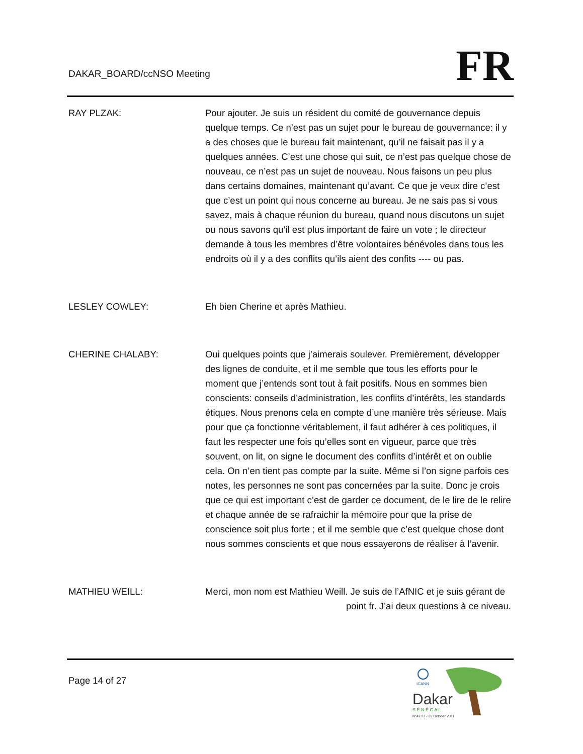DAKAR_BOARD/ccNSO Meeting FR
RAY PLZAK: Pour ajouter. Je suis un résident du comité de gouvernance depuis quelque temps. Ce n’est pas un sujet pour le bureau de gouvernance: il y a des choses que le bureau fait maintenant, qu’il ne faisait pas il y a quelques années. C’est une chose qui suit, ce n’est pas quelque chose de nouveau, ce n’est pas un sujet de nouveau. Nous faisons un peu plus dans certains domaines, maintenant qu’avant. Ce que je veux dire c’est que c’est un point qui nous concerne au bureau. Je ne sais pas si vous savez, mais à chaque réunion du bureau, quand nous discutons un sujet ou nous savons qu’il est plus important de faire un vote ; le directeur demande à tous les membres d’être volontaires bénévoles dans tous les endroits où il y a des conflits qu’ils aient des confits ---- ou pas.
LESLEY COWLEY: Eh bien Cherine et après Mathieu.
CHERINE CHALABY: Oui quelques points que j’aimerais soulever. Premièrement, développer des lignes de conduite, et il me semble que tous les efforts pour le moment que j’entends sont tout à fait positifs. Nous en sommes bien conscients: conseils d’administration, les conflits d’intérêts, les standards étiques. Nous prenons cela en compte d’une manière très sérieuse. Mais pour que ça fonctionne véritablement, il faut adhérer à ces politiques, il faut les respecter une fois qu’elles sont en vigueur, parce que très souvent, on lit, on signe le document des conflits d’intérêt et on oublie cela. On n’en tient pas compte par la suite. Même si l’on signe parfois ces notes, les personnes ne sont pas concernées par la suite. Donc je crois que ce qui est important c’est de garder ce document, de le lire de le relire et chaque année de se rafraichir la mémoire pour que la prise de conscience soit plus forte ; et il me semble que c’est quelque chose dont nous sommes conscients et que nous essayerons de réaliser à l’avenir.
MATHIEU WEILL: Merci, mon nom est Mathieu Weill. Je suis de l’AfNIC et je suis gérant de
point fr. J’ai deux questions à ce niveau.
Page 14 of 27
ICANN
Dakar
S É N É G A L
N°42 23 - 28 October 2011